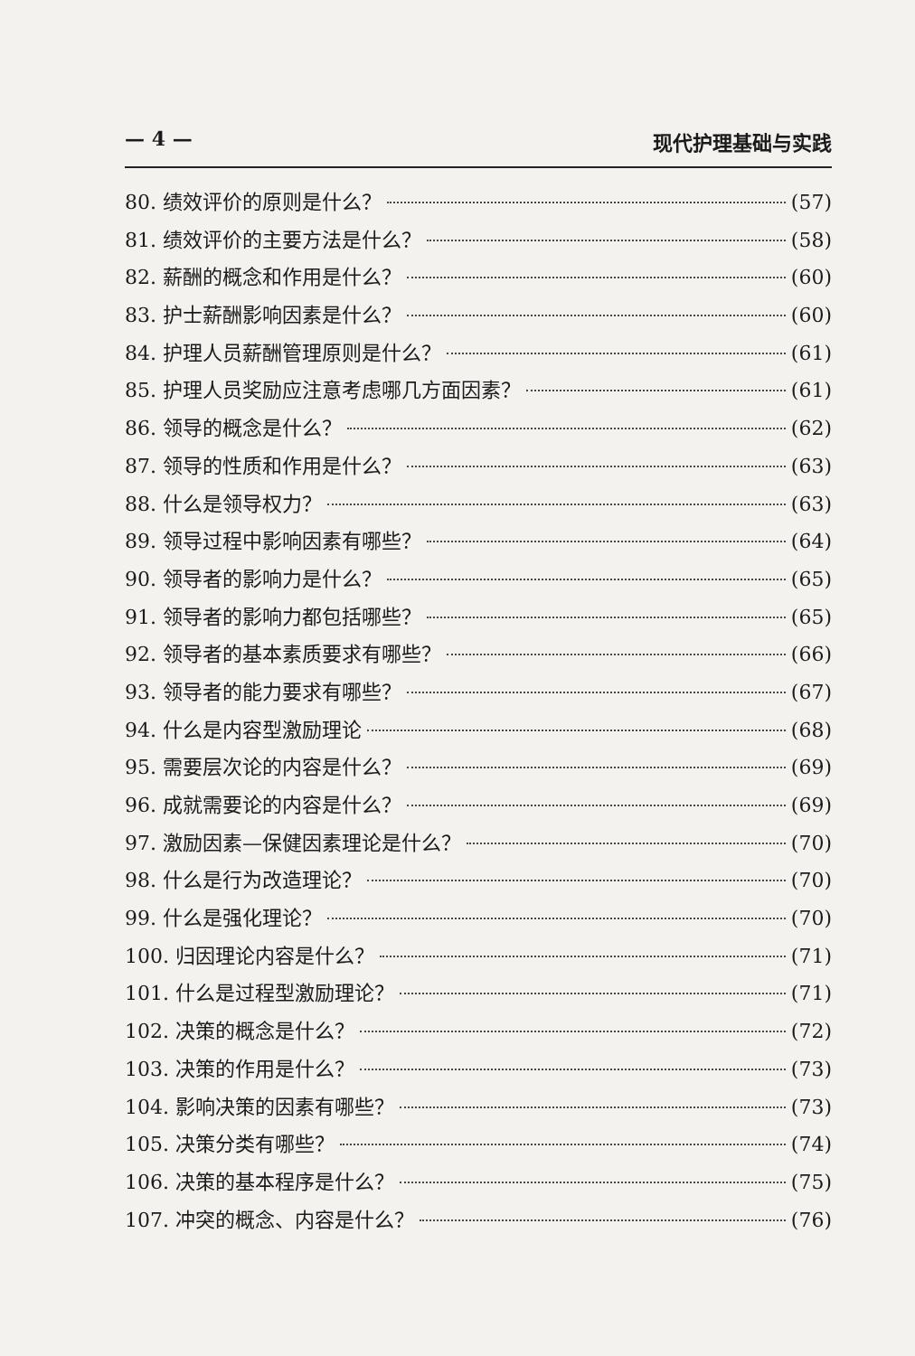— 4 — 现代护理基础与实践
80. 绩效评价的原则是什么？ (57)
81. 绩效评价的主要方法是什么？ (58)
82. 薪酬的概念和作用是什么？ (60)
83. 护士薪酬影响因素是什么？ (60)
84. 护理人员薪酬管理原则是什么？ (61)
85. 护理人员奖励应注意考虑哪几方面因素？ (61)
86. 领导的概念是什么？ (62)
87. 领导的性质和作用是什么？ (63)
88. 什么是领导权力？ (63)
89. 领导过程中影响因素有哪些？ (64)
90. 领导者的影响力是什么？ (65)
91. 领导者的影响力都包括哪些？ (65)
92. 领导者的基本素质要求有哪些？ (66)
93. 领导者的能力要求有哪些？ (67)
94. 什么是内容型激励理论 (68)
95. 需要层次论的内容是什么？ (69)
96. 成就需要论的内容是什么？ (69)
97. 激励因素—保健因素理论是什么？ (70)
98. 什么是行为改造理论？ (70)
99. 什么是强化理论？ (70)
100. 归因理论内容是什么？ (71)
101. 什么是过程型激励理论？ (71)
102. 决策的概念是什么？ (72)
103. 决策的作用是什么？ (73)
104. 影响决策的因素有哪些？ (73)
105. 决策分类有哪些？ (74)
106. 决策的基本程序是什么？ (75)
107. 冲突的概念、内容是什么？ (76)